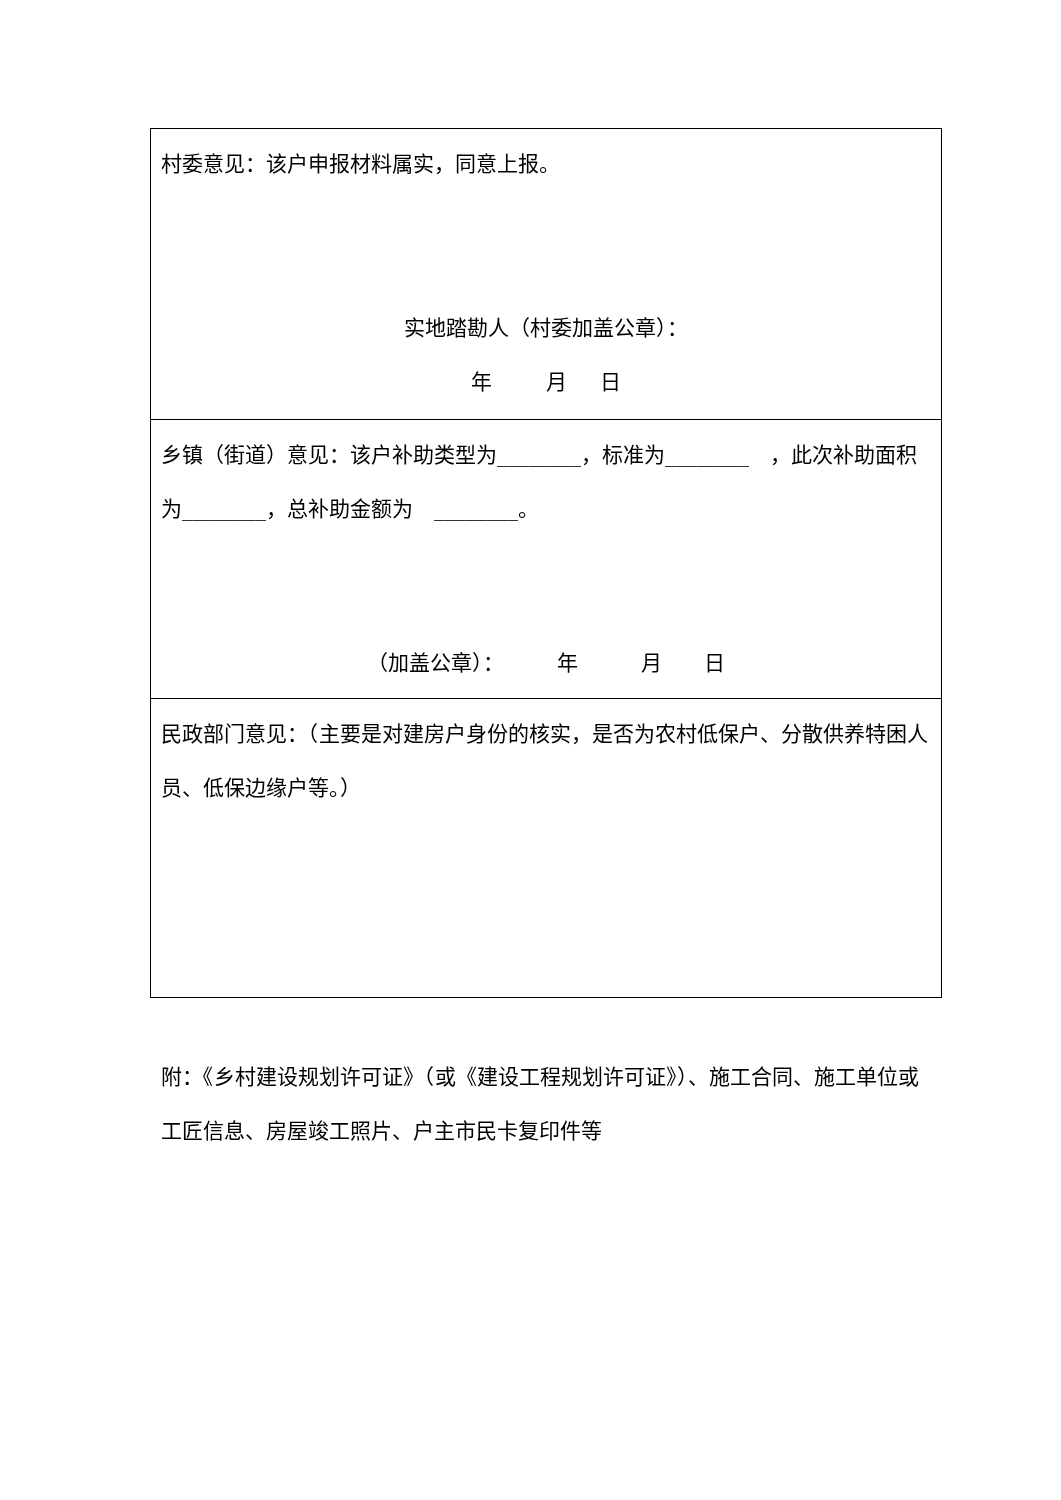| 村委意见：该户申报材料属实，同意上报。 实地踏勘人（村委加盖公章）： 年 月 日 |
| 乡镇（街道）意见：该户补助类型为________，标准为________ ，此次补助面积为________，总补助金额为 ________。 （加盖公章）： 年 月 日 |
| 民政部门意见：（主要是对建房户身份的核实，是否为农村低保户、分散供养特困人员、低保边缘户等。） |
附：《乡村建设规划许可证》（或《建设工程规划许可证》）、施工合同、施工单位或工匠信息、房屋竣工照片、户主市民卡复印件等